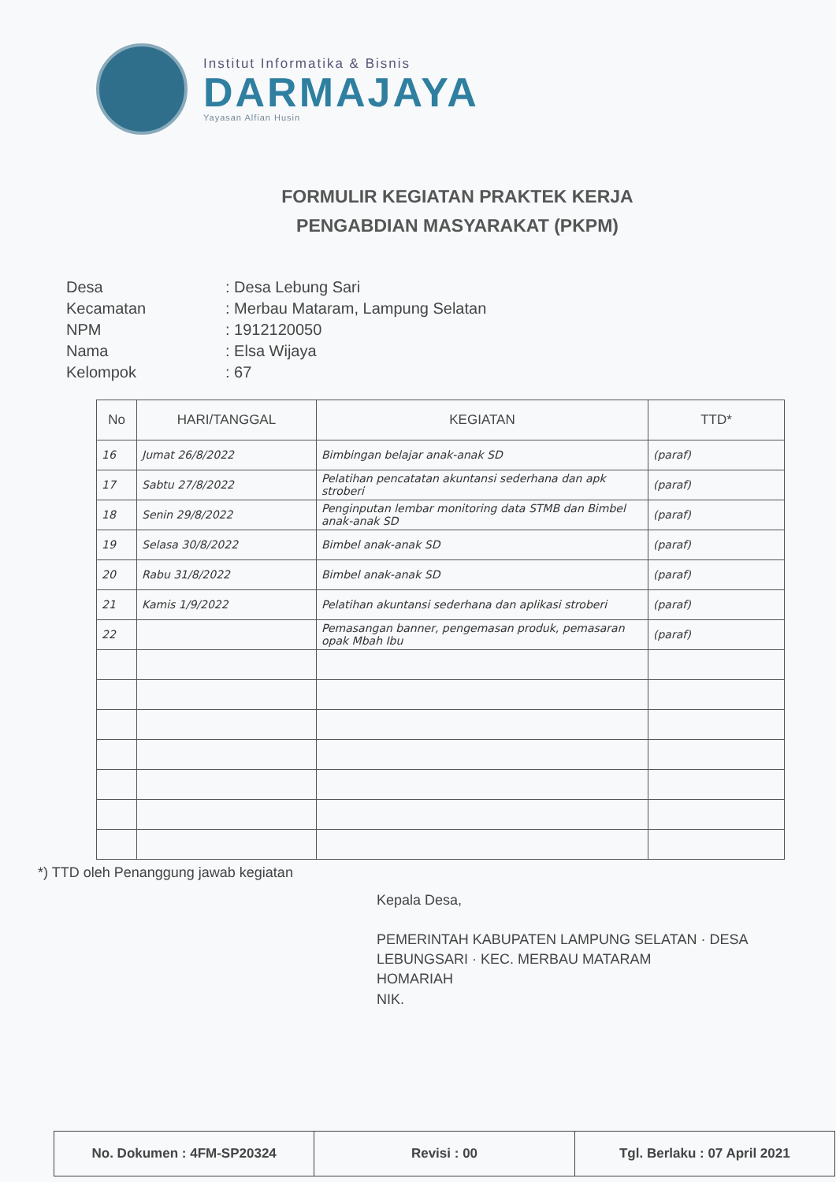Institut Informatika & Bisnis
DARMAJAYA
Yayasan Alfian Husin
FORMULIR KEGIATAN PRAKTEK KERJA
PENGABDIAN MASYARAKAT (PKPM)
| Desa | : Desa Lebung Sari |
| Kecamatan | : Merbau Mataram, Lampung Selatan |
| NPM | : 1912120050 |
| Nama | : Elsa Wijaya |
| Kelompok | : 67 |
| No | HARI/TANGGAL | KEGIATAN | TTD* |
| --- | --- | --- | --- |
| 16 | Jumat 26/8/2022 | Bimbingan belajar anak-anak SD | (paraf) |
| 17 | Sabtu 27/8/2022 | Pelatihan pencatatan akuntansi sederhana dan apk stroberi | (paraf) |
| 18 | Senin 29/8/2022 | Penginputan lembar monitoring data STMB dan Bimbel anak-anak SD | (paraf) |
| 19 | Selasa 30/8/2022 | Bimbel anak-anak SD | (paraf) |
| 20 | Rabu 31/8/2022 | Bimbel anak-anak SD | (paraf) |
| 21 | Kamis 1/9/2022 | Pelatihan akuntansi sederhana dan aplikasi stroberi | (paraf) |
| 22 | | Pemasangan banner, pengemasan produk, pemasaran opak Mbah Ibu | (paraf) |
*) TTD oleh Penanggung jawab kegiatan
Kepala Desa,
PEMERINTAH KABUPATEN LAMPUNG SELATAN · DESA LEBUNGSARI · KEC. MERBAU MATARAM
HOMARIAH
NIK.
No. Dokumen : 4FM-SP20324 Revisi : 00 Tgl. Berlaku : 07 April 2021